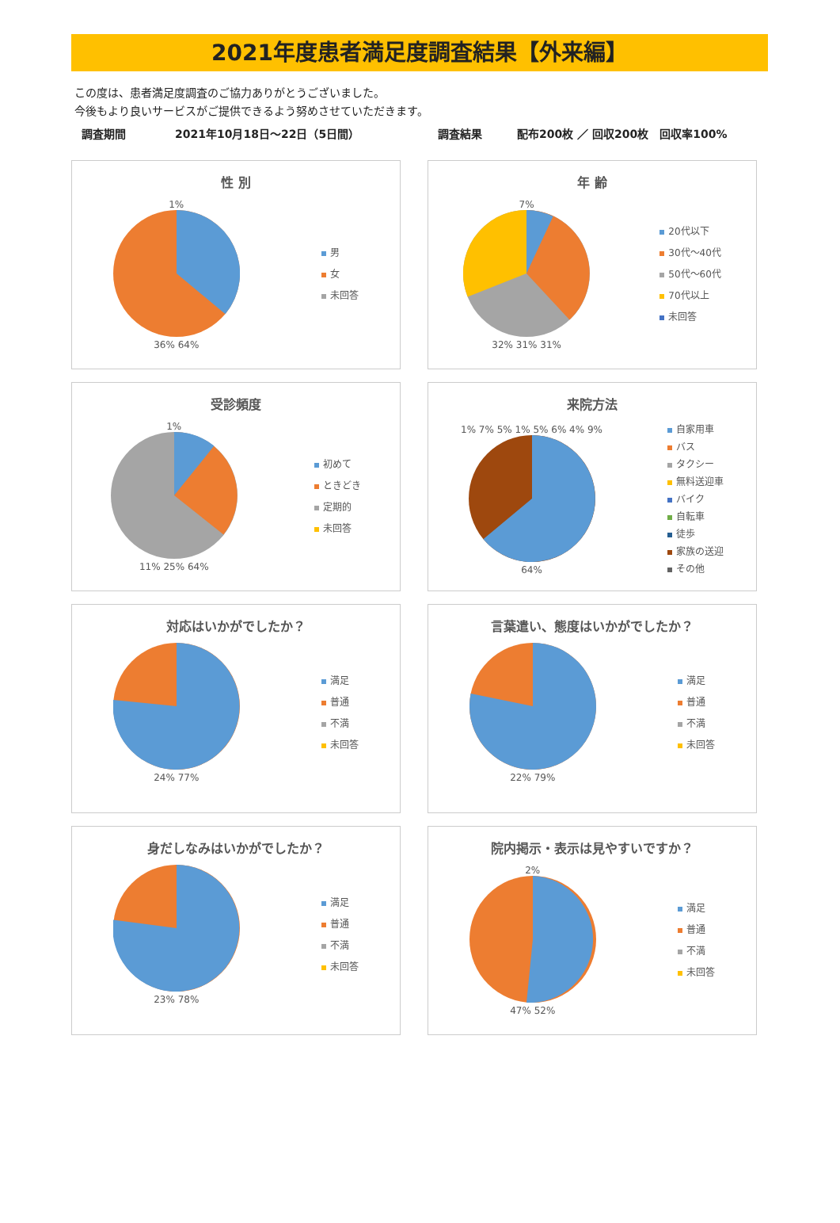2021年度患者満足度調査結果【外来編】
この度は、患者満足度調査のご協力ありがとうございました。
今後もより良いサービスがご提供できるよう努めさせていただきます。
調査期間 2021年10月18日～22日（5日間） 調査結果 配布200枚 ／ 回収200枚　回収率100%
性 別
1%
36% 64%
男
女
未回答
年 齢
7%
32% 31% 31%
20代以下
30代～40代
50代～60代
70代以上
未回答
受診頻度
1%
11% 25% 64%
初めて
ときどき
定期的
未回答
来院方法
1% 7% 5% 1% 5% 6% 4% 9%
64%
自家用車
バス
タクシー
無料送迎車
バイク
自転車
徒歩
家族の送迎
その他
対応はいかがでしたか？
24% 77%
満足
普通
不満
未回答
言葉遣い、態度はいかがでしたか？
22% 79%
満足
普通
不満
未回答
身だしなみはいかがでしたか？
23% 78%
満足
普通
不満
未回答
院内掲示・表示は見やすいですか？
2%
47% 52%
満足
普通
不満
未回答